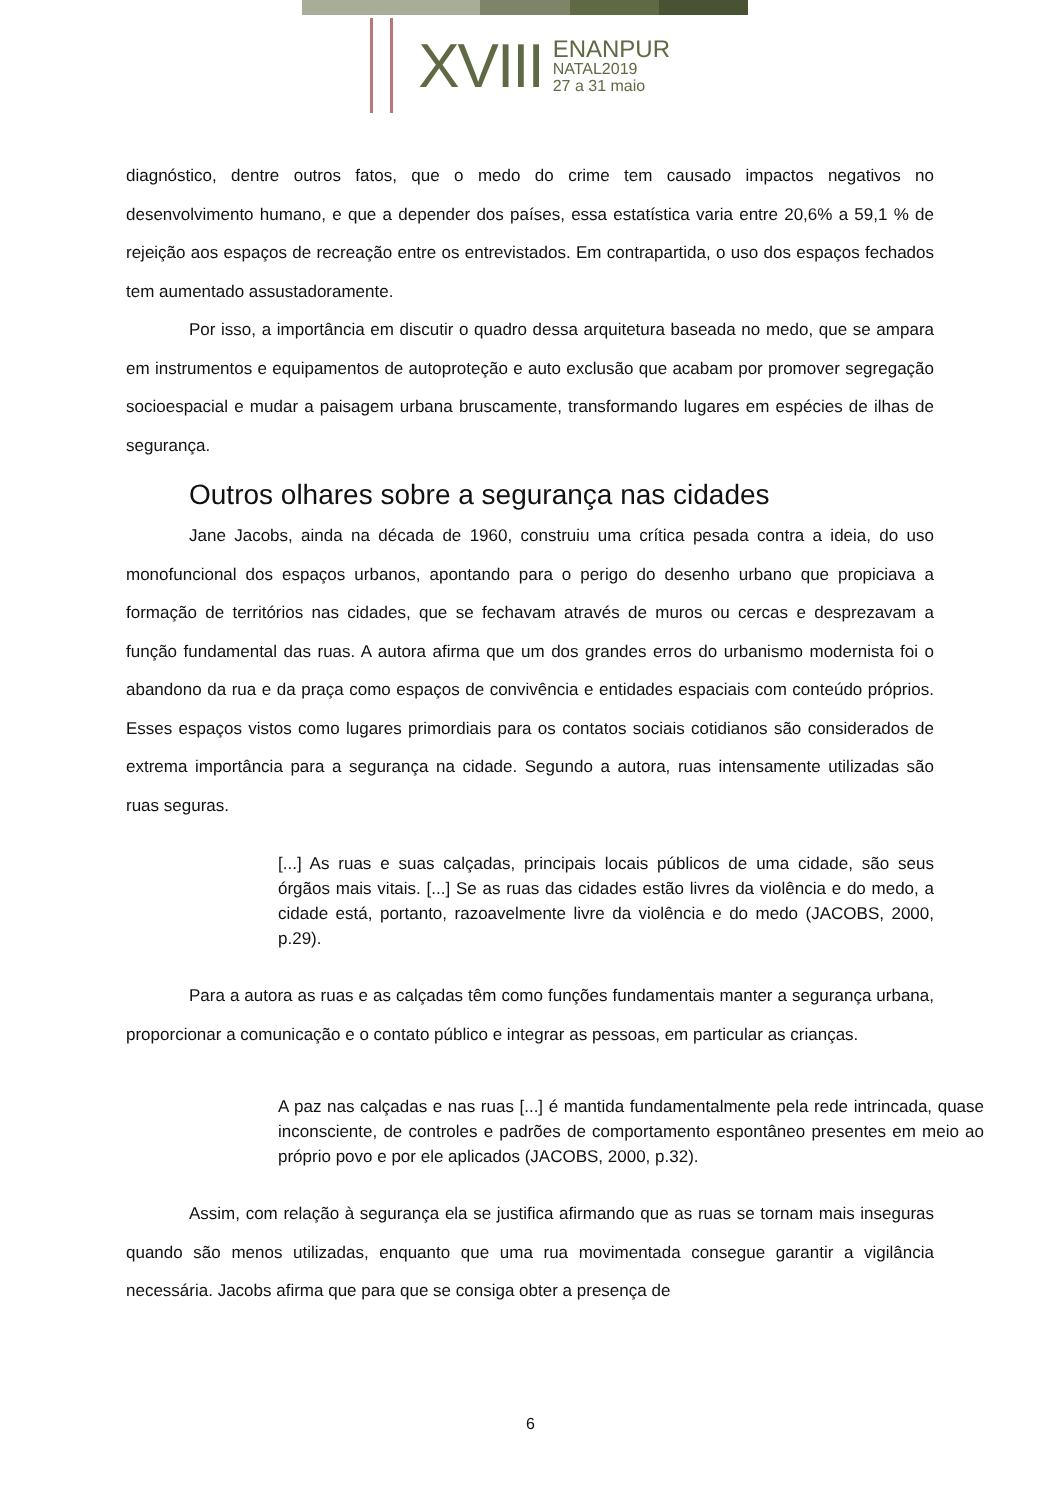XVIII
ENANPUR
NATAL2019
27 a 31 maio
diagnóstico, dentre outros fatos, que o medo do crime tem causado impactos negativos no desenvolvimento humano, e que a depender dos países, essa estatística varia entre 20,6% a 59,1 % de rejeição aos espaços de recreação entre os entrevistados. Em contrapartida, o uso dos espaços fechados tem aumentado assustadoramente.
Por isso, a importância em discutir o quadro dessa arquitetura baseada no medo, que se ampara em instrumentos e equipamentos de autoproteção e auto exclusão que acabam por promover segregação socioespacial e mudar a paisagem urbana bruscamente, transformando lugares em espécies de ilhas de segurança.
Outros olhares sobre a segurança nas cidades
Jane Jacobs, ainda na década de 1960, construiu uma crítica pesada contra a ideia, do uso monofuncional dos espaços urbanos, apontando para o perigo do desenho urbano que propiciava a formação de territórios nas cidades, que se fechavam através de muros ou cercas e desprezavam a função fundamental das ruas. A autora afirma que um dos grandes erros do urbanismo modernista foi o abandono da rua e da praça como espaços de convivência e entidades espaciais com conteúdo próprios. Esses espaços vistos como lugares primordiais para os contatos sociais cotidianos são considerados de extrema importância para a segurança na cidade. Segundo a autora, ruas intensamente utilizadas são ruas seguras.
[...] As ruas e suas calçadas, principais locais públicos de uma cidade, são seus órgãos mais vitais. [...] Se as ruas das cidades estão livres da violência e do medo, a cidade está, portanto, razoavelmente livre da violência e do medo (JACOBS, 2000, p.29).
Para a autora as ruas e as calçadas têm como funções fundamentais manter a segurança urbana, proporcionar a comunicação e o contato público e integrar as pessoas, em particular as crianças.
A paz nas calçadas e nas ruas [...] é mantida fundamentalmente pela rede intrincada, quase inconsciente, de controles e padrões de comportamento espontâneo presentes em meio ao próprio povo e por ele aplicados (JACOBS, 2000, p.32).
Assim, com relação à segurança ela se justifica afirmando que as ruas se tornam mais inseguras quando são menos utilizadas, enquanto que uma rua movimentada consegue garantir a vigilância necessária. Jacobs afirma que para que se consiga obter a presença de
6